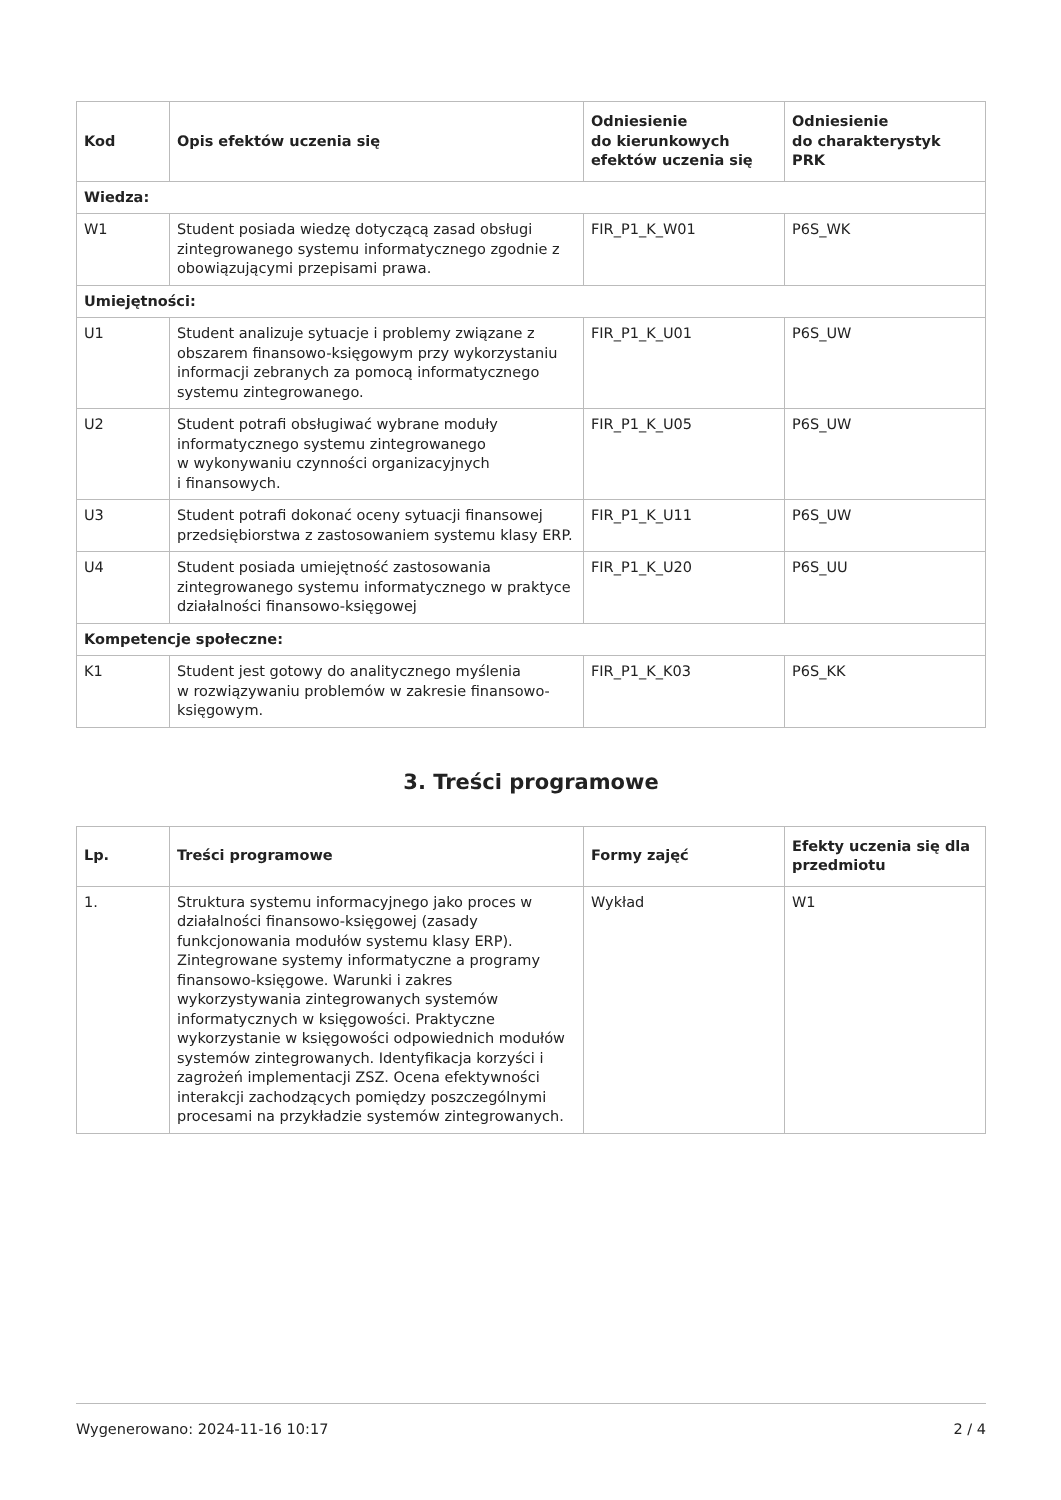| Kod | Opis efektów uczenia się | Odniesienie do kierunkowych efektów uczenia się | Odniesienie do charakterystyk PRK |
| --- | --- | --- | --- |
| Wiedza: | | | |
| W1 | Student posiada wiedzę dotyczącą zasad obsługi zintegrowanego systemu informatycznego zgodnie z obowiązującymi przepisami prawa. | FIR_P1_K_W01 | P6S_WK |
| Umiejętności: | | | |
| U1 | Student analizuje sytuacje i problemy związane z obszarem finansowo-księgowym przy wykorzystaniu informacji zebranych za pomocą informatycznego systemu zintegrowanego. | FIR_P1_K_U01 | P6S_UW |
| U2 | Student potrafi obsługiwać wybrane moduły informatycznego systemu zintegrowanego w wykonywaniu czynności organizacyjnych i finansowych. | FIR_P1_K_U05 | P6S_UW |
| U3 | Student potrafi dokonać oceny sytuacji finansowej przedsiębiorstwa z zastosowaniem systemu klasy ERP. | FIR_P1_K_U11 | P6S_UW |
| U4 | Student posiada umiejętność zastosowania zintegrowanego systemu informatycznego w praktyce działalności finansowo-księgowej | FIR_P1_K_U20 | P6S_UU |
| Kompetencje społeczne: | | | |
| K1 | Student jest gotowy do analitycznego myślenia w rozwiązywaniu problemów w zakresie finansowo-księgowym. | FIR_P1_K_K03 | P6S_KK |
3. Treści programowe
| Lp. | Treści programowe | Formy zajęć | Efekty uczenia się dla przedmiotu |
| --- | --- | --- | --- |
| 1. | Struktura systemu informacyjnego jako proces w działalności finansowo-księgowej (zasady funkcjonowania modułów systemu klasy ERP). Zintegrowane systemy informatyczne a programy finansowo-księgowe. Warunki i zakres wykorzystywania zintegrowanych systemów informatycznych w księgowości. Praktyczne wykorzystanie w księgowości odpowiednich modułów systemów zintegrowanych. Identyfikacja korzyści i zagrożeń implementacji ZSZ. Ocena efektywności interakcji zachodzących pomiędzy poszczególnymi procesami na przykładzie systemów zintegrowanych. | Wykład | W1 |
Wygenerowano: 2024-11-16 10:17 2 / 4